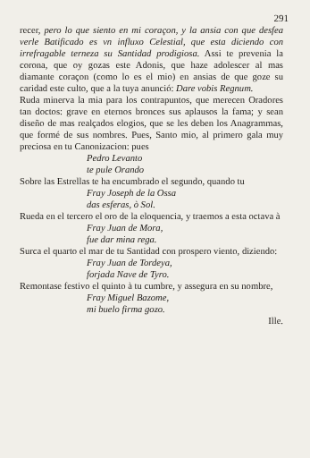291
recer, pero lo que siento en mi coraçon, y la ansia con que desfea verle Batificado es vn influxo Celestial, que esta diciendo con irrefragable terneza su Santidad prodigiosa. Assi te prevenia la corona, que oy gozas este Adonis, que haze adolescer al mas diamante coraçon (como lo es el mio) en ansias de que goze su caridad este culto, que a la tuya anunció: Dare vobis Regnum.
Ruda minerva la mia para los contrapuntos, que merecen Oradores tan doctos: grave en eternos bronces sus aplausos la fama; y sean diseño de mas realçados elogios, que se les deben los Anagrammas, que formé de sus nombres. Pues, Santo mio, al primero gala muy preciosa en tu Canonizacion: pues
Pedro Levanto
te pule Orando
Sobre las Estrellas te ha encumbrado el segundo, quando tu
Fray Joseph de la Ossa
das esferas, ò Sol.
Rueda en el tercero el oro de la eloquencia, y traemos a esta octava à
Fray Juan de Mora,
fue dar mina rega.
Surca el quarto el mar de tu Santidad con prospero viento, diziendo:
Fray Juan de Tordeya,
forjada Nave de Tyro.
Remontase festivo el quinto à tu cumbre, y assegura en su nombre,
Fray Miguel Bazome,
mi buelo firma gozo.
Ille.